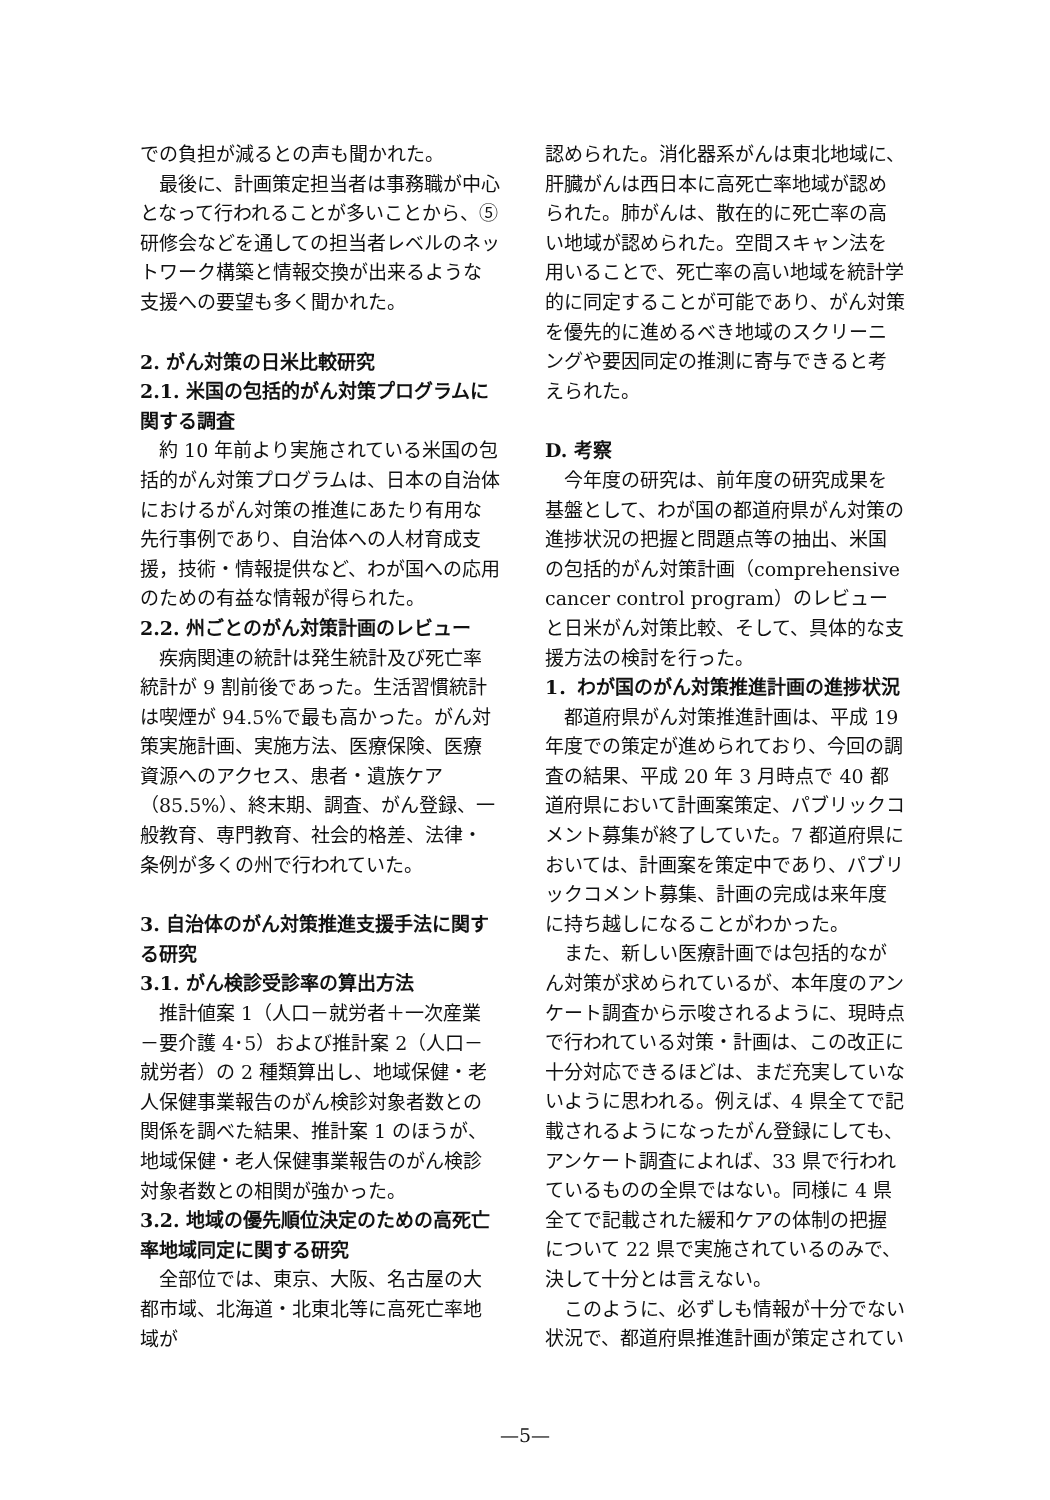での負担が減るとの声も聞かれた。
最後に、計画策定担当者は事務職が中心となって行われることが多いことから、⑤研修会などを通しての担当者レベルのネットワーク構築と情報交換が出来るような支援への要望も多く聞かれた。
2. がん対策の日米比較研究
2.1. 米国の包括的がん対策プログラムに関する調査
約 10 年前より実施されている米国の包括的がん対策プログラムは、日本の自治体におけるがん対策の推進にあたり有用な先行事例であり、自治体への人材育成支援，技術・情報提供など、わが国への応用のための有益な情報が得られた。
2.2. 州ごとのがん対策計画のレビュー
疾病関連の統計は発生統計及び死亡率統計が 9 割前後であった。生活習慣統計は喫煙が 94.5%で最も高かった。がん対策実施計画、実施方法、医療保険、医療資源へのアクセス、患者・遺族ケア（85.5%）、終末期、調査、がん登録、一般教育、専門教育、社会的格差、法律・条例が多くの州で行われていた。
3. 自治体のがん対策推進支援手法に関する研究
3.1. がん検診受診率の算出方法
推計値案 1（人口－就労者＋一次産業－要介護 4･5）および推計案 2（人口－就労者）の 2 種類算出し、地域保健・老人保健事業報告のがん検診対象者数との関係を調べた結果、推計案 1 のほうが、地域保健・老人保健事業報告のがん検診対象者数との相関が強かった。
3.2. 地域の優先順位決定のための高死亡率地域同定に関する研究
全部位では、東京、大阪、名古屋の大都市域、北海道・北東北等に高死亡率地域が
認められた。消化器系がんは東北地域に、肝臓がんは西日本に高死亡率地域が認められた。肺がんは、散在的に死亡率の高い地域が認められた。空間スキャン法を用いることで、死亡率の高い地域を統計学的に同定することが可能であり、がん対策を優先的に進めるべき地域のスクリーニングや要因同定の推測に寄与できると考えられた。
D. 考察
今年度の研究は、前年度の研究成果を基盤として、わが国の都道府県がん対策の進捗状況の把握と問題点等の抽出、米国の包括的がん対策計画（comprehensive cancer control program）のレビューと日米がん対策比較、そして、具体的な支援方法の検討を行った。
1．わが国のがん対策推進計画の進捗状況
都道府県がん対策推進計画は、平成 19 年度での策定が進められており、今回の調査の結果、平成 20 年 3 月時点で 40 都道府県において計画案策定、パブリックコメント募集が終了していた。7 都道府県においては、計画案を策定中であり、パブリックコメント募集、計画の完成は来年度に持ち越しになることがわかった。
また、新しい医療計画では包括的ながん対策が求められているが、本年度のアンケート調査から示唆されるように、現時点で行われている対策・計画は、この改正に十分対応できるほどは、まだ充実していないように思われる。例えば、4 県全てで記載されるようになったがん登録にしても、アンケート調査によれば、33 県で行われているものの全県ではない。同様に 4 県全てで記載された緩和ケアの体制の把握について 22 県で実施されているのみで、決して十分とは言えない。
このように、必ずしも情報が十分でない状況で、都道府県推進計画が策定されてい
—5—